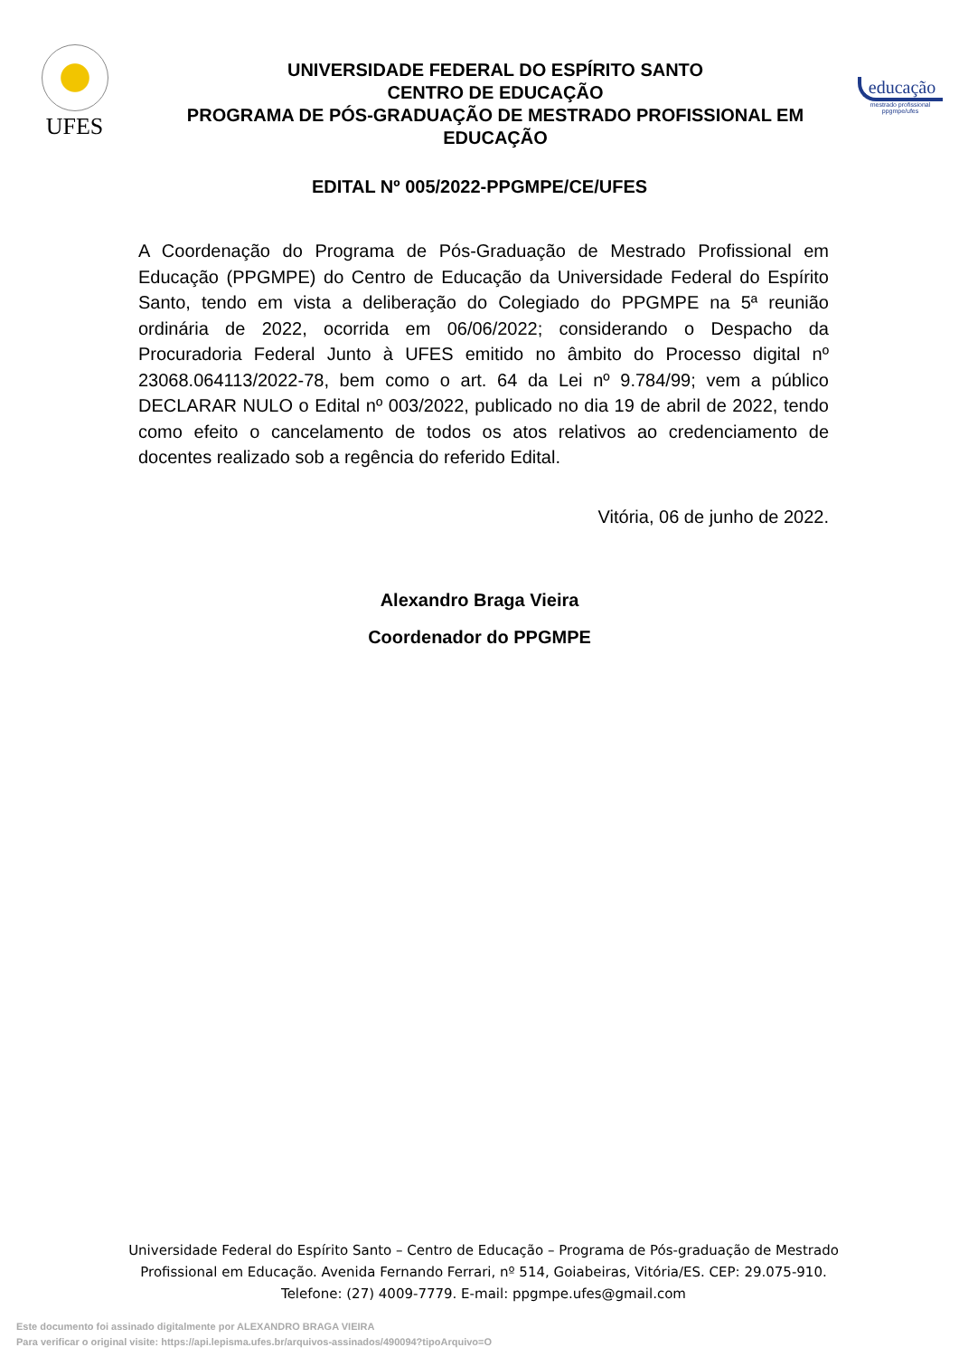UFES
UNIVERSIDADE FEDERAL DO ESPÍRITO SANTO
CENTRO DE EDUCAÇÃO
PROGRAMA DE PÓS-GRADUAÇÃO DE MESTRADO PROFISSIONAL EM EDUCAÇÃO
educação
mestrado profissional
ppgmpe/ufes
EDITAL Nº 005/2022-PPGMPE/CE/UFES
A Coordenação do Programa de Pós-Graduação de Mestrado Profissional em Educação (PPGMPE) do Centro de Educação da Universidade Federal do Espírito Santo, tendo em vista a deliberação do Colegiado do PPGMPE na 5ª reunião ordinária de 2022, ocorrida em 06/06/2022; considerando o Despacho da Procuradoria Federal Junto à UFES emitido no âmbito do Processo digital nº 23068.064113/2022-78, bem como o art. 64 da Lei nº 9.784/99; vem a público DECLARAR NULO o Edital nº 003/2022, publicado no dia 19 de abril de 2022, tendo como efeito o cancelamento de todos os atos relativos ao credenciamento de docentes realizado sob a regência do referido Edital.
Vitória, 06 de junho de 2022.
Alexandro Braga Vieira
Coordenador do PPGMPE
Universidade Federal do Espírito Santo – Centro de Educação – Programa de Pós-graduação de Mestrado Profissional em Educação. Avenida Fernando Ferrari, nº 514, Goiabeiras, Vitória/ES. CEP: 29.075-910. Telefone: (27) 4009-7779. E-mail: ppgmpe.ufes@gmail.com
Este documento foi assinado digitalmente por ALEXANDRO BRAGA VIEIRA
Para verificar o original visite: https://api.lepisma.ufes.br/arquivos-assinados/490094?tipoArquivo=O